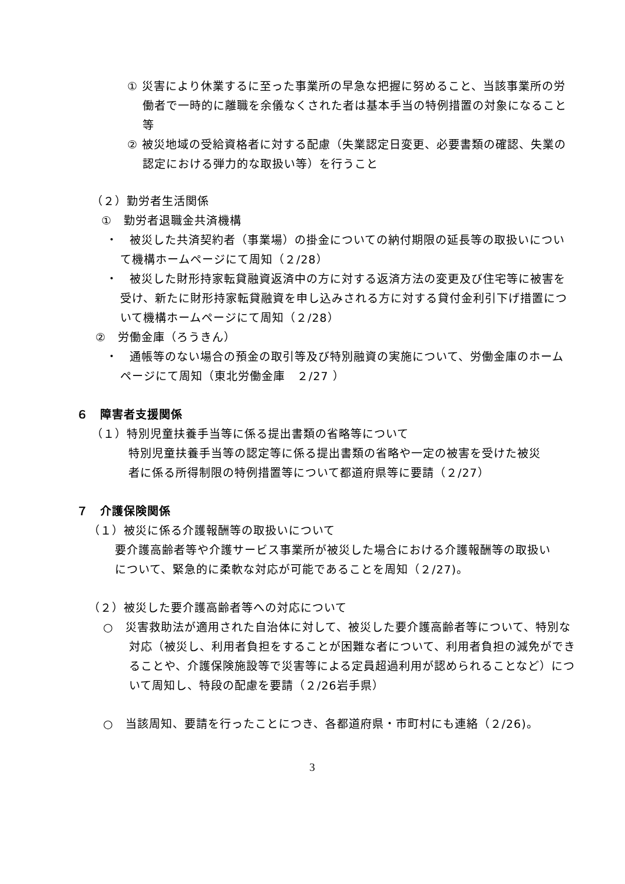① 災害により休業するに至った事業所の早急な把握に努めること、当該事業所の労働者で一時的に離職を余儀なくされた者は基本手当の特例措置の対象になること等
② 被災地域の受給資格者に対する配慮（失業認定日変更、必要書類の確認、失業の認定における弾力的な取扱い等）を行うこと
（２）勤労者生活関係
①　勤労者退職金共済機構
・　被災した共済契約者（事業場）の掛金についての納付期限の延長等の取扱いについて機構ホームページにて周知（２/28）
・　被災した財形持家転貸融資返済中の方に対する返済方法の変更及び住宅等に被害を受け、新たに財形持家転貸融資を申し込みされる方に対する貸付金利引下げ措置について機構ホームページにて周知（２/28）
②　労働金庫（ろうきん）
・　通帳等のない場合の預金の取引等及び特別融資の実施について、労働金庫のホームページにて周知（東北労働金庫　２/27 ）
６　障害者支援関係
（１）特別児童扶養手当等に係る提出書類の省略等について
特別児童扶養手当等の認定等に係る提出書類の省略や一定の被害を受けた被災者に係る所得制限の特例措置等について都道府県等に要請（２/27）
７　介護保険関係
（１）被災に係る介護報酬等の取扱いについて
要介護高齢者等や介護サービス事業所が被災した場合における介護報酬等の取扱いについて、緊急的に柔軟な対応が可能であることを周知（２/27)。
（２）被災した要介護高齢者等への対応について
○　災害救助法が適用された自治体に対して、被災した要介護高齢者等について、特別な対応（被災し、利用者負担をすることが困難な者について、利用者負担の減免ができることや、介護保険施設等で災害等による定員超過利用が認められることなど）について周知し、特段の配慮を要請（２/26岩手県）
○　当該周知、要請を行ったことにつき、各都道府県・市町村にも連絡（２/26)。
3